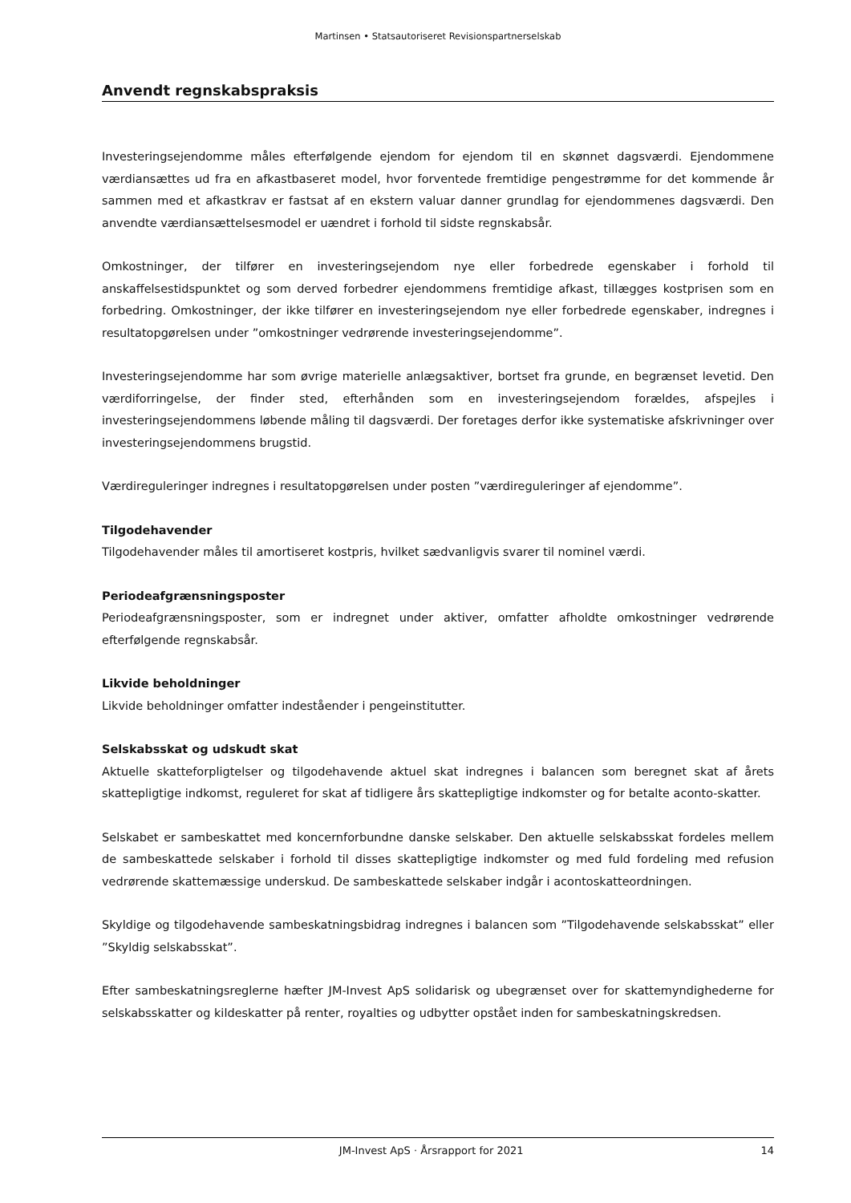Martinsen • Statsautoriseret Revisionspartnerselskab
Anvendt regnskabspraksis
Investeringsejendomme måles efterfølgende ejendom for ejendom til en skønnet dagsværdi. Ejendommene værdiansættes ud fra en afkastbaseret model, hvor forventede fremtidige pengestrømme for det kommende år sammen med et afkastkrav er fastsat af en ekstern valuar danner grundlag for ejendommenes dagsværdi. Den anvendte værdiansættelsesmodel er uændret i forhold til sidste regnskabsår.
Omkostninger, der tilfører en investeringsejendom nye eller forbedrede egenskaber i forhold til anskaffelsestidspunktet og som derved forbedrer ejendommens fremtidige afkast, tillægges kostprisen som en forbedring. Omkostninger, der ikke tilfører en investeringsejendom nye eller forbedrede egenskaber, indregnes i resultatopgørelsen under ”omkostninger vedrørende investeringsejendomme”.
Investeringsejendomme har som øvrige materielle anlægsaktiver, bortset fra grunde, en begrænset levetid. Den værdiforringelse, der finder sted, efterhånden som en investeringsejendom forældes, afspejles i investeringsejendommens løbende måling til dagsværdi. Der foretages derfor ikke systematiske afskrivninger over investeringsejendommens brugstid.
Værdireguleringer indregnes i resultatopgørelsen under posten ”værdireguleringer af ejendomme”.
Tilgodehavender
Tilgodehavender måles til amortiseret kostpris, hvilket sædvanligvis svarer til nominel værdi.
Periodeafgrænsningsposter
Periodeafgrænsningsposter, som er indregnet under aktiver, omfatter afholdte omkostninger vedrørende efterfølgende regnskabsår.
Likvide beholdninger
Likvide beholdninger omfatter indeståender i pengeinstitutter.
Selskabsskat og udskudt skat
Aktuelle skatteforpligtelser og tilgodehavende aktuel skat indregnes i balancen som beregnet skat af årets skattepligtige indkomst, reguleret for skat af tidligere års skattepligtige indkomster og for betalte aconto-skatter.
Selskabet er sambeskattet med koncernforbundne danske selskaber. Den aktuelle selskabsskat fordeles mellem de sambeskattede selskaber i forhold til disses skattepligtige indkomster og med fuld fordeling med refusion vedrørende skattemæssige underskud. De sambeskattede selskaber indgår i acontoskatteordningen.
Skyldige og tilgodehavende sambeskatningsbidrag indregnes i balancen som ”Tilgodehavende selskabsskat” eller ”Skyldig selskabsskat”.
Efter sambeskatningsreglerne hæfter JM-Invest ApS solidarisk og ubegrænset over for skattemyndighederne for selskabsskatter og kildeskatter på renter, royalties og udbytter opstået inden for sambeskatningskredsen.
JM-Invest ApS · Årsrapport for 2021 14